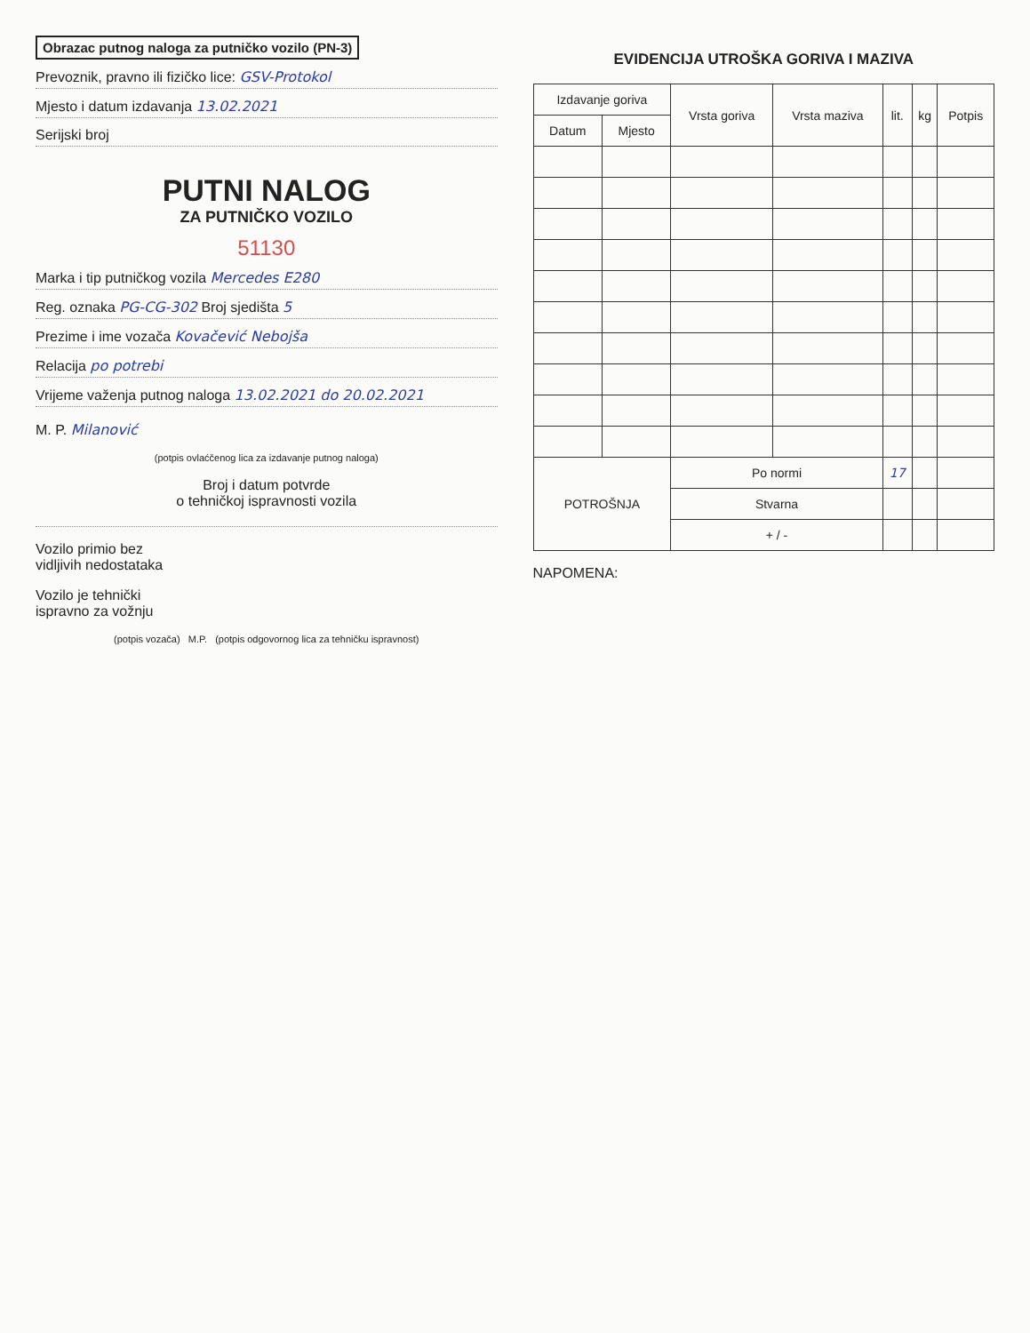Obrazac putnog naloga za putničko vozilo (PN-3)
Prevoznik, pravno ili fizičko lice: GSV-Protokol
Mjesto i datum izdavanja 13.02.2021
Serijski broj
PUTNI NALOG
ZA PUTNIČKO VOZILO
51130
Marka i tip putničkog vozila Mercedes E280
Reg. oznaka PG-CG-302 Broj sjedišta 5
Prezime i ime vozača Kovačević Nebojša
Relacija po potrebi
Vrijeme važenja putnog naloga 13.02.2021 do 20.02.2021
M. P. Milanović
(potpis ovlaćčenog lica za izdavanje putnog naloga)
Broj i datum potvrde
o tehničkoj ispravnosti vozila
Vozilo primio bez
vidljivih nedostataka
Vozilo je tehnički
ispravno za vožnju
(potpis vozača) M.P. (potpis odgovornog lica za tehničku ispravnost)
EVIDENCIJA UTROŠKA GORIVA I MAZIVA
| Izdavanje goriva | | Vrsta goriva | Vrsta maziva | lit. | kg | Potpis |
| --- | --- | --- | --- | --- | --- | --- |
| Datum | Mjesto | | | | | |
| POTROŠNJA | | Po normi | | 17 | | |
| | | Stvarna | | | | |
| | | + / - | | | | |
NAPOMENA: